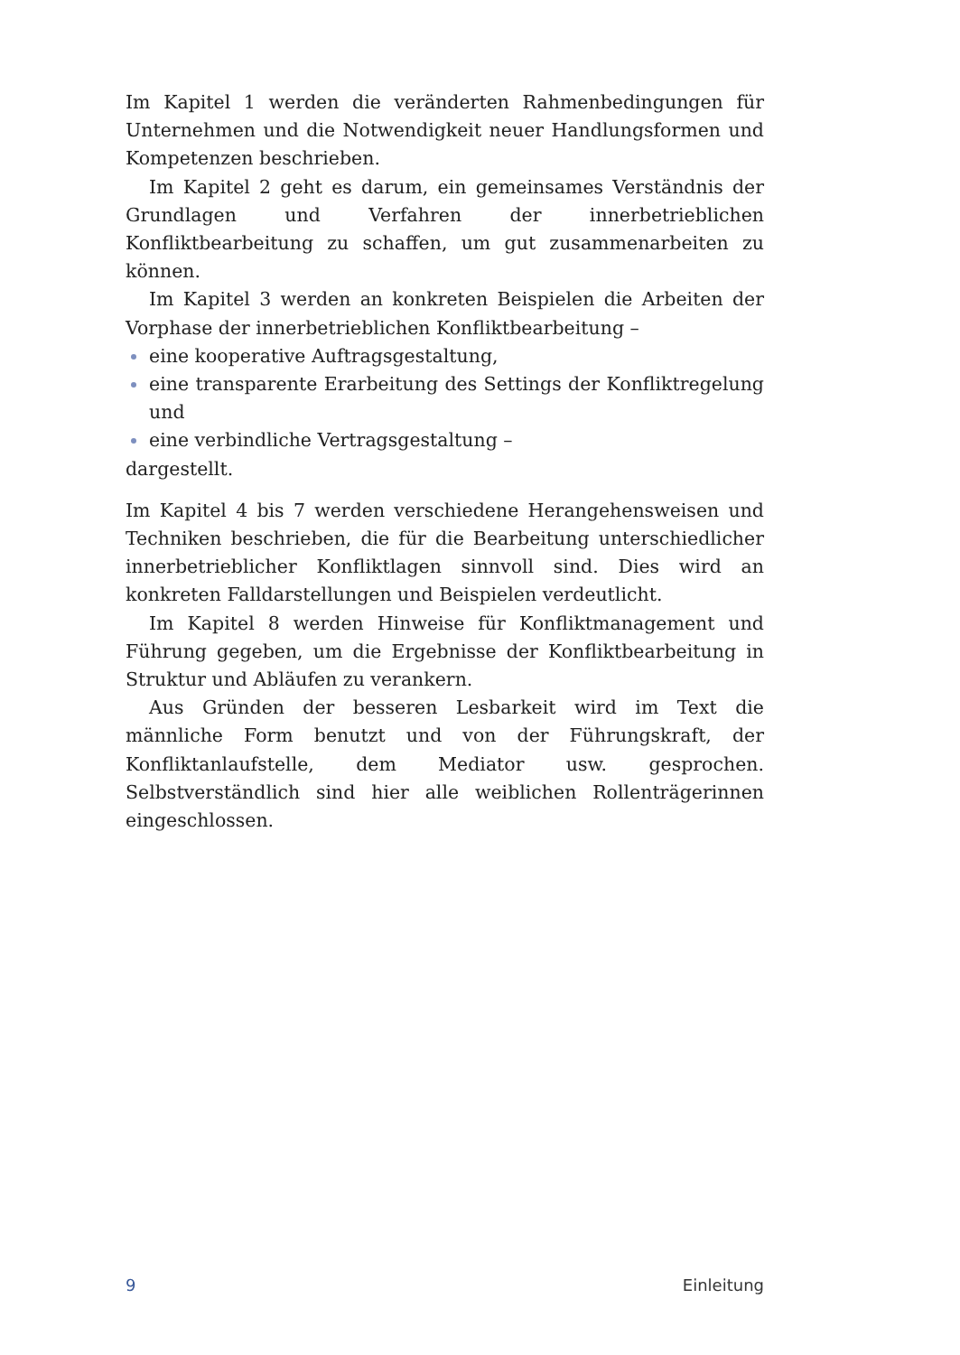Im Kapitel 1 werden die veränderten Rahmenbedingungen für Unternehmen und die Notwendigkeit neuer Handlungsformen und Kompetenzen beschrieben.
Im Kapitel 2 geht es darum, ein gemeinsames Verständnis der Grundlagen und Verfahren der innerbetrieblichen Konfliktbearbeitung zu schaffen, um gut zusammenarbeiten zu können.
Im Kapitel 3 werden an konkreten Beispielen die Arbeiten der Vorphase der innerbetrieblichen Konfliktbearbeitung –
eine kooperative Auftragsgestaltung,
eine transparente Erarbeitung des Settings der Konfliktregelung und
eine verbindliche Vertragsgestaltung –
dargestellt.
Im Kapitel 4 bis 7 werden verschiedene Herangehensweisen und Techniken beschrieben, die für die Bearbeitung unterschiedlicher innerbetrieblicher Konfliktlagen sinnvoll sind. Dies wird an konkreten Falldarstellungen und Beispielen verdeutlicht.
Im Kapitel 8 werden Hinweise für Konfliktmanagement und Führung gegeben, um die Ergebnisse der Konfliktbearbeitung in Struktur und Abläufen zu verankern.
Aus Gründen der besseren Lesbarkeit wird im Text die männliche Form benutzt und von der Führungskraft, der Konfliktanlaufstelle, dem Mediator usw. gesprochen. Selbstverständlich sind hier alle weiblichen Rollenträgerinnen eingeschlossen.
9 Einleitung